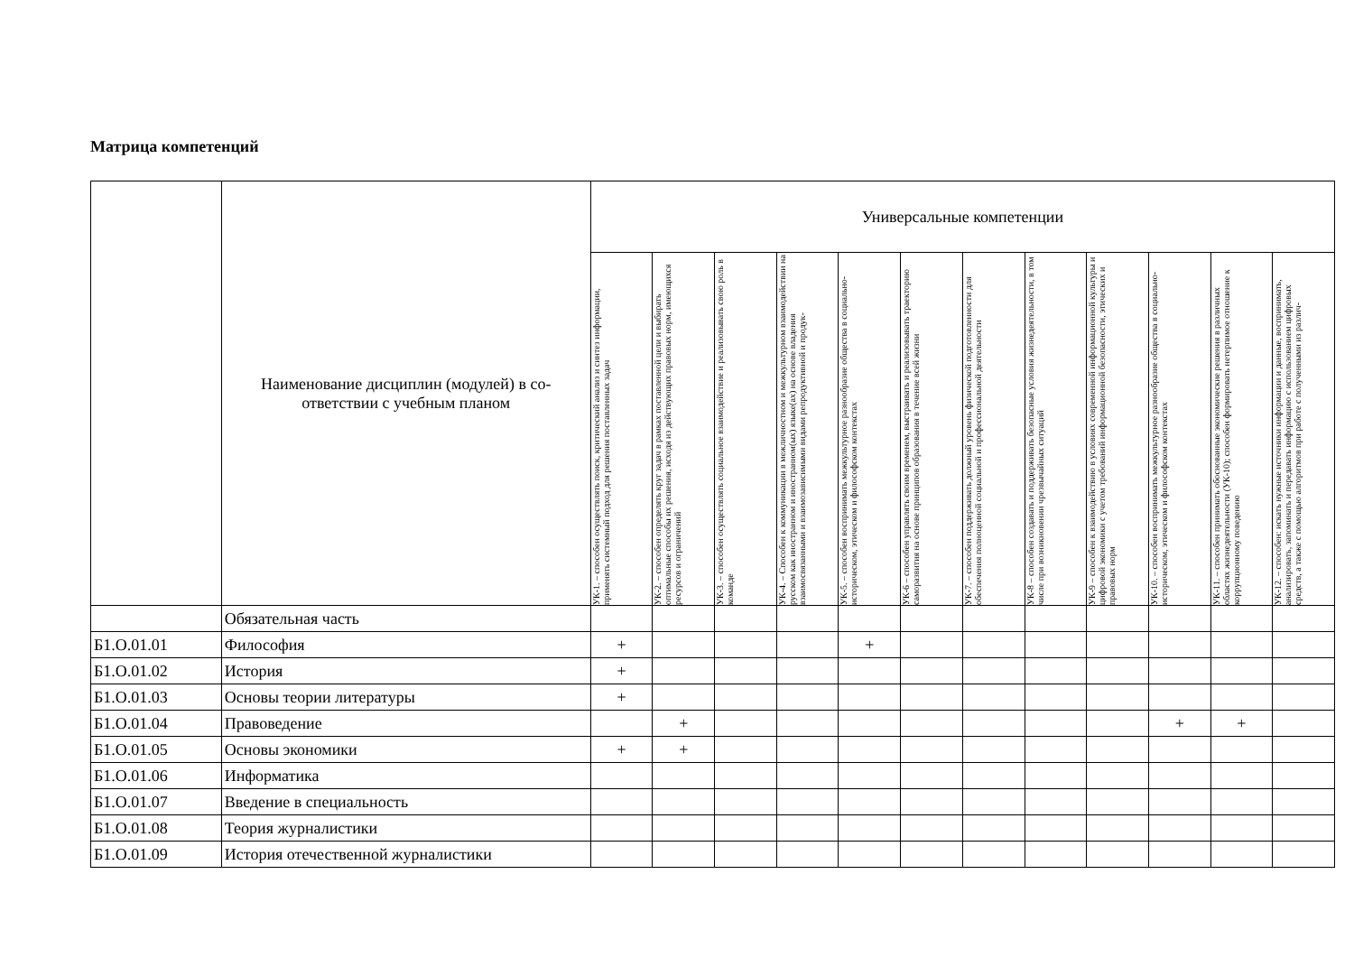Матрица компетенций
| | Наименование дисциплин (модулей) в со-ответствии с учебным планом | Универсальные компетенции | | | | | | | | | | | |
| --- | --- | --- | --- | --- | --- | --- | --- | --- | --- | --- | --- | --- | --- |
| | | УК-1. – способен осуществлять поиск, критический анализ и синтез информации, применять системный подход для решения поставленных задач | УК-2. – способен определять круг задач в рамках поставленной цели и выбирать оптимальные способы их решения, исходя из действующих правовых норм, имеющихся ресурсов и ограничений | УК-3. – способен осуществлять социальное взаимодействие и реализовывать свою роль в команде | УК-4. – Способен к коммуникации в межличностном и межкультурном взаимодействии на русском как иностранном и иностранном(ых) языке(ах) на основе владения взаимосвязанными и взаимозависимыми видами репродуктивной и продук- | УК-5. – способен воспринимать межкультурное разнообразие общества в социально-историческом, этическом и философском контекстах | УК-6 – способен управлять своим временем, выстраивать и реализовывать траекторию саморазвития на основе принципов образования в течение всей жизни | УК-7. – способен поддерживать должный уровень физической подготовленности для обеспечения полноценной социальной и профессиональной деятельности | УК-8 – способен создавать и поддерживать безопасные условия жизнедеятельности, в том числе при возникновении чрезвычайных ситуаций | УК-9 – способен к взаимодействию в условиях современной информационной культуры и цифровой экономики с учетом требований информационной безопасности, этических и правовых норм | УК-10. – способен воспринимать межкультурное разнообразие общества в социально-историческом, этическом и философском контекстах | УК-11. – способен принимать обоснованные экономические решения в различных областях жизнедеятельности (УК-10); способен формировать нетерпимое отношение к коррупционному поведению | УК-12. – способен: искать нужные источники информации и данные, воспринимать, анализировать, запоминать и передавать информацию с использованием цифровых средств, а также с помощью алгоритмов при работе с полученными из различ- |
| | Обязательная часть | | | | | | | | | | | | |
| Б1.О.01.01 | Философия | + | | | | + | | | | | | | |
| Б1.О.01.02 | История | + | | | | | | | | | | | |
| Б1.О.01.03 | Основы теории литературы | + | | | | | | | | | | | |
| Б1.О.01.04 | Правоведение | | + | | | | | | | | + | + | |
| Б1.О.01.05 | Основы экономики | + | + | | | | | | | | | | |
| Б1.О.01.06 | Информатика | | | | | | | | | | | | |
| Б1.О.01.07 | Введение в специальность | | | | | | | | | | | | |
| Б1.О.01.08 | Теория журналистики | | | | | | | | | | | | |
| Б1.О.01.09 | История отечественной журналистики | | | | | | | | | | | | |